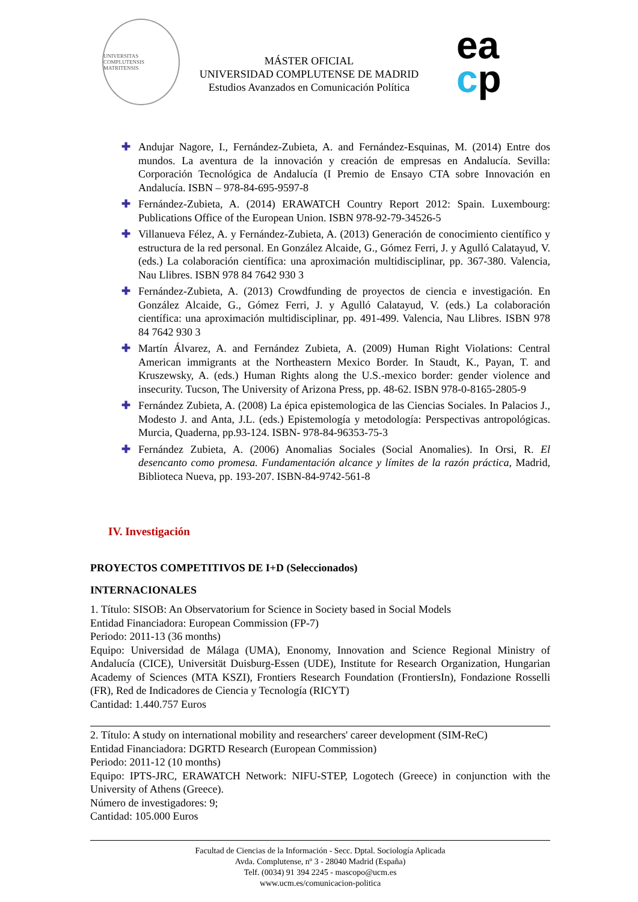UNIVERSITAS COMPLUTENSIS MATRITENSIS
MÁSTER OFICIAL
UNIVERSIDAD COMPLUTENSE DE MADRID
Estudios Avanzados en Comunicación Política
ea
cp
✚ Andujar Nagore, I., Fernández-Zubieta, A. and Fernández-Esquinas, M. (2014) Entre dos mundos. La aventura de la innovación y creación de empresas en Andalucía. Sevilla: Corporación Tecnológica de Andalucía (I Premio de Ensayo CTA sobre Innovación en Andalucía. ISBN – 978-84-695-9597-8
✚ Fernández-Zubieta, A. (2014) ERAWATCH Country Report 2012: Spain. Luxembourg: Publications Office of the European Union. ISBN 978-92-79-34526-5
✚ Villanueva Félez, A. y Fernández-Zubieta, A. (2013) Generación de conocimiento científico y estructura de la red personal. En González Alcaide, G., Gómez Ferri, J. y Agulló Calatayud, V. (eds.) La colaboración científica: una aproximación multidisciplinar, pp. 367-380. Valencia, Nau Llibres. ISBN 978 84 7642 930 3
✚ Fernández-Zubieta, A. (2013) Crowdfunding de proyectos de ciencia e investigación. En González Alcaide, G., Gómez Ferri, J. y Agulló Calatayud, V. (eds.) La colaboración científica: una aproximación multidisciplinar, pp. 491-499. Valencia, Nau Llibres. ISBN 978 84 7642 930 3
✚ Martín Álvarez, A. and Fernández Zubieta, A. (2009) Human Right Violations: Central American immigrants at the Northeastern Mexico Border. In Staudt, K., Payan, T. and Kruszewsky, A. (eds.) Human Rights along the U.S.-mexico border: gender violence and insecurity. Tucson, The University of Arizona Press, pp. 48-62. ISBN 978-0-8165-2805-9
✚ Fernández Zubieta, A. (2008) La épica epistemologica de las Ciencias Sociales. In Palacios J., Modesto J. and Anta, J.L. (eds.) Epistemología y metodología: Perspectivas antropológicas. Murcia, Quaderna, pp.93-124. ISBN- 978-84-96353-75-3
✚ Fernández Zubieta, A. (2006) Anomalias Sociales (Social Anomalies). In Orsi, R. El desencanto como promesa. Fundamentación alcance y límites de la razón práctica, Madrid, Biblioteca Nueva, pp. 193-207. ISBN-84-9742-561-8
IV. Investigación
PROYECTOS COMPETITIVOS DE I+D (Seleccionados)
INTERNACIONALES
1. Título: SISOB: An Observatorium for Science in Society based in Social Models
Entidad Financiadora: European Commission (FP-7)
Periodo: 2011-13 (36 months)
Equipo: Universidad de Málaga (UMA), Enonomy, Innovation and Science Regional Ministry of Andalucía (CICE), Universität Duisburg-Essen (UDE), Institute for Research Organization, Hungarian Academy of Sciences (MTA KSZI), Frontiers Research Foundation (FrontiersIn), Fondazione Rosselli (FR), Red de Indicadores de Ciencia y Tecnología (RICYT)
Cantidad: 1.440.757 Euros
2. Título: A study on international mobility and researchers' career development (SIM-ReC)
Entidad Financiadora: DGRTD Research (European Commission)
Periodo: 2011-12 (10 months)
Equipo: IPTS-JRC, ERAWATCH Network: NIFU-STEP, Logotech (Greece) in conjunction with the University of Athens (Greece).
Número de investigadores: 9;
Cantidad: 105.000 Euros
Facultad de Ciencias de la Información - Secc. Dptal. Sociología Aplicada
Avda. Complutense, nº 3 - 28040 Madrid (España)
Telf. (0034) 91 394 2245 - mascopo@ucm.es
www.ucm.es/comunicacion-politica